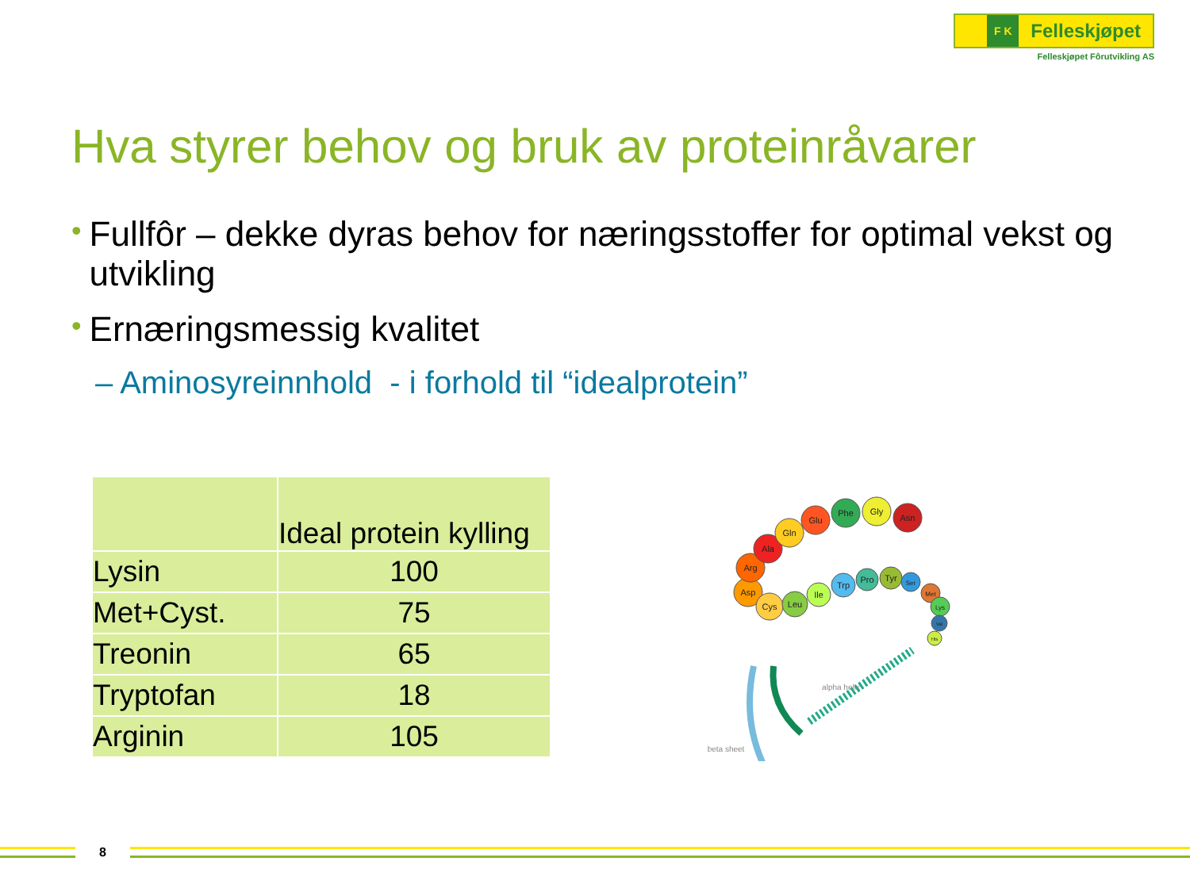F K
Felleskjøpet
Felleskjøpet Fôrutvikling AS
Hva styrer behov og bruk av proteinråvarer
• Fullfôr – dekke dyras behov for næringsstoffer for optimal vekst og utvikling
• Ernæringsmessig kvalitet
– Aminosyreinnhold - i forhold til “idealprotein”
| | Ideal protein kylling |
| --- | --- |
| Lysin | 100 |
| Met+Cyst. | 75 |
| Treonin | 65 |
| Tryptofan | 18 |
| Arginin | 105 |
Asp
Arg
Ala
Gln
Glu
Phe
Gly
Asn
Cys
Leu
Ile
Trp
Pro
Tyr
Ser
Met
Lys
Val
His
alpha helix
beta sheet
8